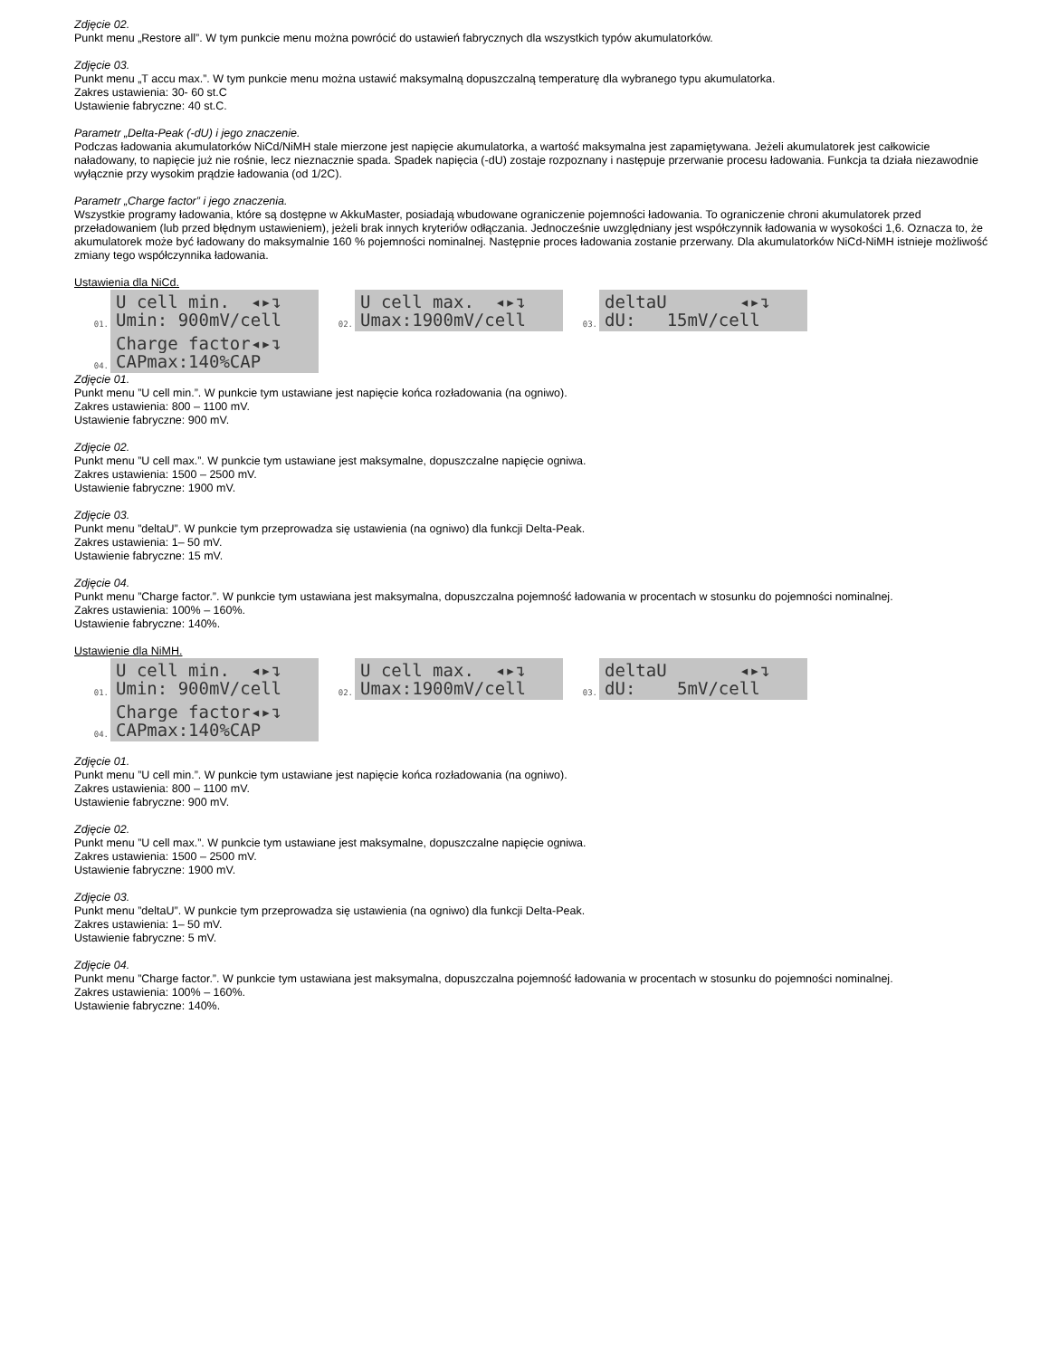Zdjęcie 02.
Punkt menu „Restore all”. W tym punkcie menu można powrócić do ustawień fabrycznych dla wszystkich typów akumulatorków.
Zdjęcie 03.
Punkt menu „T accu max.”. W tym punkcie menu można ustawić maksymalną dopuszczalną temperaturę dla wybranego typu akumulatorka.
Zakres ustawienia: 30- 60 st.C
Ustawienie fabryczne: 40 st.C.
Parametr „Delta-Peak (-dU) i jego znaczenie.
Podczas ładowania akumulatorków NiCd/NiMH stale mierzone jest napięcie akumulatorka, a wartość maksymalna jest zapamiętywana. Jeżeli akumulatorek jest całkowicie naładowany, to napięcie już nie rośnie, lecz nieznacznie spada. Spadek napięcia (-dU) zostaje rozpoznany i następuje przerwanie procesu ładowania. Funkcja ta działa niezawodnie wyłącznie przy wysokim prądzie ładowania (od 1/2C).
Parametr „Charge factor” i jego znaczenia.
Wszystkie programy ładowania, które są dostępne w AkkuMaster, posiadają wbudowane ograniczenie pojemności ładowania. To ograniczenie chroni akumulatorek przed przeładowaniem (lub przed błędnym ustawieniem), jeżeli brak innych kryteriów odłączania. Jednocześnie uwzględniany jest współczynnik ładowania w wysokości 1,6. Oznacza to, że akumulatorek może być ładowany do maksymalnie 160 % pojemności nominalnej. Następnie proces ładowania zostanie przerwany. Dla akumulatorków NiCd-NiMH istnieje możliwość zmiany tego współczynnika ładowania.
Ustawienia dla NiCd.
01.
U cell min. ◂▸↴ Umin: 900mV/cell
02.
U cell max. ◂▸↴ Umax:1900mV/cell
03.
deltaU ◂▸↴ dU: 15mV/cell
04.
Charge factor◂▸↴ CAPmax:140%CAP
Zdjęcie 01.
Punkt menu ”U cell min.”. W punkcie tym ustawiane jest napięcie końca rozładowania (na ogniwo).
Zakres ustawienia: 800 – 1100 mV.
Ustawienie fabryczne: 900 mV.
Zdjęcie 02.
Punkt menu ”U cell max.”. W punkcie tym ustawiane jest maksymalne, dopuszczalne napięcie ogniwa.
Zakres ustawienia: 1500 – 2500 mV.
Ustawienie fabryczne: 1900 mV.
Zdjęcie 03.
Punkt menu ”deltaU”. W punkcie tym przeprowadza się ustawienia (na ogniwo) dla funkcji Delta-Peak.
Zakres ustawienia: 1– 50 mV.
Ustawienie fabryczne: 15 mV.
Zdjęcie 04.
Punkt menu ”Charge factor.”. W punkcie tym ustawiana jest maksymalna, dopuszczalna pojemność ładowania w procentach w stosunku do pojemności nominalnej.
Zakres ustawienia: 100% – 160%.
Ustawienie fabryczne: 140%.
Ustawienie dla NiMH.
01.
U cell min. ◂▸↴ Umin: 900mV/cell
02.
U cell max. ◂▸↴ Umax:1900mV/cell
03.
deltaU ◂▸↴ dU: 5mV/cell
04.
Charge factor◂▸↴ CAPmax:140%CAP
Zdjęcie 01.
Punkt menu ”U cell min.”. W punkcie tym ustawiane jest napięcie końca rozładowania (na ogniwo).
Zakres ustawienia: 800 – 1100 mV.
Ustawienie fabryczne: 900 mV.
Zdjęcie 02.
Punkt menu ”U cell max.”. W punkcie tym ustawiane jest maksymalne, dopuszczalne napięcie ogniwa.
Zakres ustawienia: 1500 – 2500 mV.
Ustawienie fabryczne: 1900 mV.
Zdjęcie 03.
Punkt menu ”deltaU”. W punkcie tym przeprowadza się ustawienia (na ogniwo) dla funkcji Delta-Peak.
Zakres ustawienia: 1– 50 mV.
Ustawienie fabryczne: 5 mV.
Zdjęcie 04.
Punkt menu ”Charge factor.”. W punkcie tym ustawiana jest maksymalna, dopuszczalna pojemność ładowania w procentach w stosunku do pojemności nominalnej.
Zakres ustawienia: 100% – 160%.
Ustawienie fabryczne: 140%.